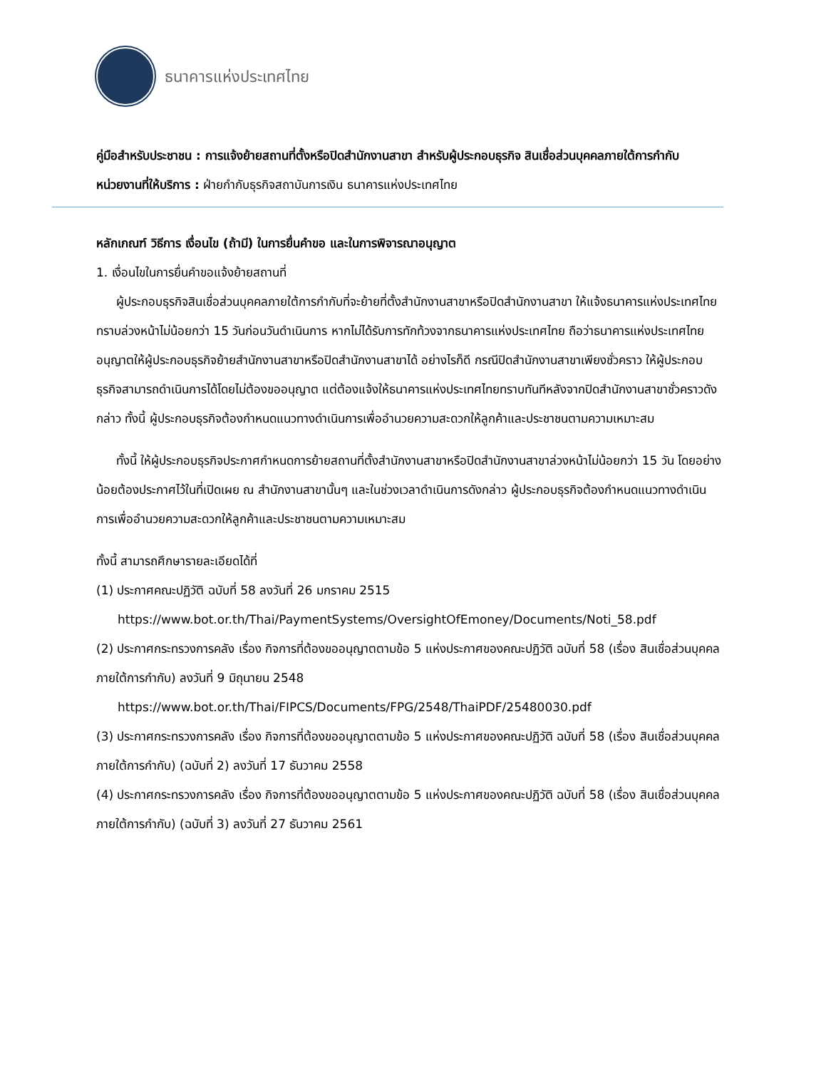ธนาคารแห่งประเทศไทย
คู่มือสำหรับประชาชน : การแจ้งย้ายสถานที่ตั้งหรือปิดสำนักงานสาขา สำหรับผู้ประกอบธุรกิจ สินเชื่อส่วนบุคคลภายใต้การกำกับ
หน่วยงานที่ให้บริการ : ฝ่ายกำกับธุรกิจสถาบันการเงิน ธนาคารแห่งประเทศไทย
หลักเกณฑ์ วิธีการ เงื่อนไข (ถ้ามี) ในการยื่นคำขอ และในการพิจารณาอนุญาต
1. เงื่อนไขในการยื่นคำขอแจ้งย้ายสถานที่
ผู้ประกอบธุรกิจสินเชื่อส่วนบุคคลภายใต้การกำกับที่จะย้ายที่ตั้งสำนักงานสาขาหรือปิดสำนักงานสาขา ให้แจ้งธนาคารแห่งประเทศไทยทราบล่วงหน้าไม่น้อยกว่า 15 วันก่อนวันดำเนินการ หากไม่ได้รับการทักท้วงจากธนาคารแห่งประเทศไทย ถือว่าธนาคารแห่งประเทศไทยอนุญาตให้ผู้ประกอบธุรกิจย้ายสำนักงานสาขาหรือปิดสำนักงานสาขาได้ อย่างไรก็ดี กรณีปิดสำนักงานสาขาเพียงชั่วคราว ให้ผู้ประกอบธุรกิจสามารถดำเนินการได้โดยไม่ต้องขออนุญาต แต่ต้องแจ้งให้ธนาคารแห่งประเทศไทยทราบทันทีหลังจากปิดสำนักงานสาขาชั่วคราวดังกล่าว ทั้งนี้ ผู้ประกอบธุรกิจต้องกำหนดแนวทางดำเนินการเพื่ออำนวยความสะดวกให้ลูกค้าและประชาชนตามความเหมาะสม
ทั้งนี้ ให้ผู้ประกอบธุรกิจประกาศกำหนดการย้ายสถานที่ตั้งสำนักงานสาขาหรือปิดสำนักงานสาขาล่วงหน้าไม่น้อยกว่า 15 วัน โดยอย่างน้อยต้องประกาศไว้ในที่เปิดเผย ณ สำนักงานสาขานั้นๆ และในช่วงเวลาดำเนินการดังกล่าว ผู้ประกอบธุรกิจต้องกำหนดแนวทางดำเนินการเพื่ออำนวยความสะดวกให้ลูกค้าและประชาชนตามความเหมาะสม
ทั้งนี้ สามารถศึกษารายละเอียดได้ที่
(1) ประกาศคณะปฏิวัติ ฉบับที่ 58 ลงวันที่ 26 มกราคม 2515
https://www.bot.or.th/Thai/PaymentSystems/OversightOfEmoney/Documents/Noti_58.pdf
(2) ประกาศกระทรวงการคลัง เรื่อง กิจการที่ต้องขออนุญาตตามข้อ 5 แห่งประกาศของคณะปฏิวัติ ฉบับที่ 58 (เรื่อง สินเชื่อส่วนบุคคลภายใต้การกำกับ) ลงวันที่ 9 มิถุนายน 2548
https://www.bot.or.th/Thai/FIPCS/Documents/FPG/2548/ThaiPDF/25480030.pdf
(3) ประกาศกระทรวงการคลัง เรื่อง กิจการที่ต้องขออนุญาตตามข้อ 5 แห่งประกาศของคณะปฏิวัติ ฉบับที่ 58 (เรื่อง สินเชื่อส่วนบุคคลภายใต้การกำกับ) (ฉบับที่ 2) ลงวันที่ 17 ธันวาคม 2558
(4) ประกาศกระทรวงการคลัง เรื่อง กิจการที่ต้องขออนุญาตตามข้อ 5 แห่งประกาศของคณะปฏิวัติ ฉบับที่ 58 (เรื่อง สินเชื่อส่วนบุคคลภายใต้การกำกับ) (ฉบับที่ 3) ลงวันที่ 27 ธันวาคม 2561